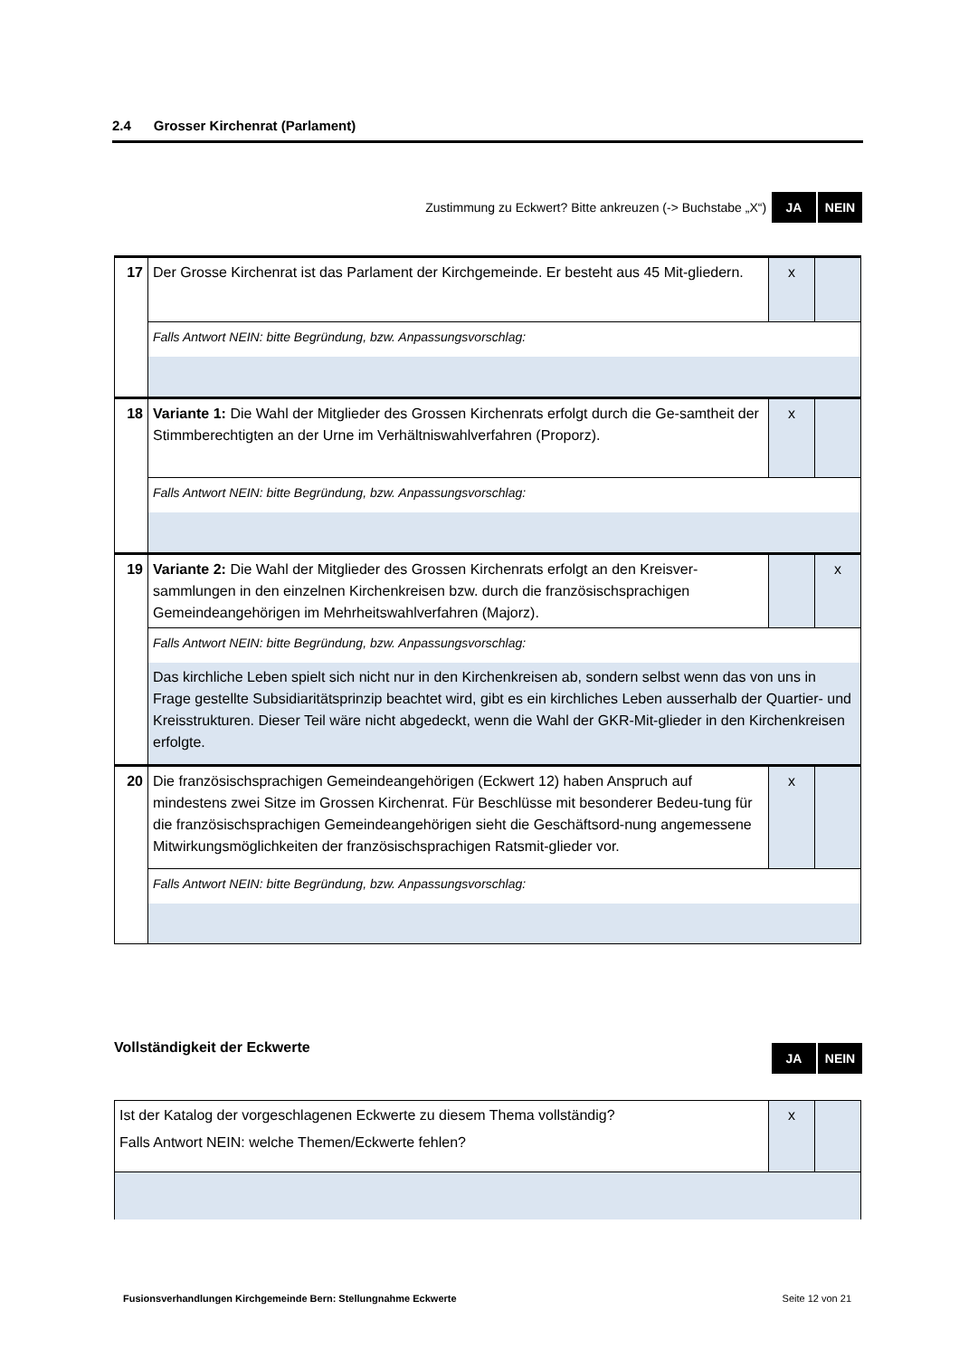2.4 Grosser Kirchenrat (Parlament)
Zustimmung zu Eckwert? Bitte ankreuzen (-> Buchstabe „X“)
JA NEIN
| 17 | Der Grosse Kirchenrat ist das Parlament der Kirchgemeinde. Er besteht aus 45 Mit-gliedern. | x | |
| | Falls Antwort NEIN: bitte Begründung, bzw. Anpassungsvorschlag: | | |
| 18 | Variante 1: Die Wahl der Mitglieder des Grossen Kirchenrats erfolgt durch die Ge-samtheit der Stimmberechtigten an der Urne im Verhältniswahlverfahren (Proporz). | x | |
| | Falls Antwort NEIN: bitte Begründung, bzw. Anpassungsvorschlag: | | |
| 19 | Variante 2: Die Wahl der Mitglieder des Grossen Kirchenrats erfolgt an den Kreisver-sammlungen in den einzelnen Kirchenkreisen bzw. durch die französischsprachigen Gemeindeangehörigen im Mehrheitswahlverfahren (Majorz). | | x |
| | Falls Antwort NEIN: bitte Begründung, bzw. Anpassungsvorschlag: | | |
| | Das kirchliche Leben spielt sich nicht nur in den Kirchenkreisen ab, sondern selbst wenn das von uns in Frage gestellte Subsidiaritätsprinzip beachtet wird, gibt es ein kirchliches Leben ausserhalb der Quartier- und Kreisstrukturen. Dieser Teil wäre nicht abgedeckt, wenn die Wahl der GKR-Mit-glieder in den Kirchenkreisen erfolgte. | | |
| 20 | Die französischsprachigen Gemeindeangehörigen (Eckwert 12) haben Anspruch auf mindestens zwei Sitze im Grossen Kirchenrat. Für Beschlüsse mit besonderer Bedeu-tung für die französischsprachigen Gemeindeangehörigen sieht die Geschäftsord-nung angemessene Mitwirkungsmöglichkeiten der französischsprachigen Ratsmit-glieder vor. | x | |
| | Falls Antwort NEIN: bitte Begründung, bzw. Anpassungsvorschlag: | | |
Vollständigkeit der Eckwerte
JA NEIN
| Ist der Katalog der vorgeschlagenen Eckwerte zu diesem Thema vollständig? Falls Antwort NEIN: welche Themen/Eckwerte fehlen? | x | |
Fusionsverhandlungen Kirchgemeinde Bern: Stellungnahme Eckwerte Seite 12 von 21